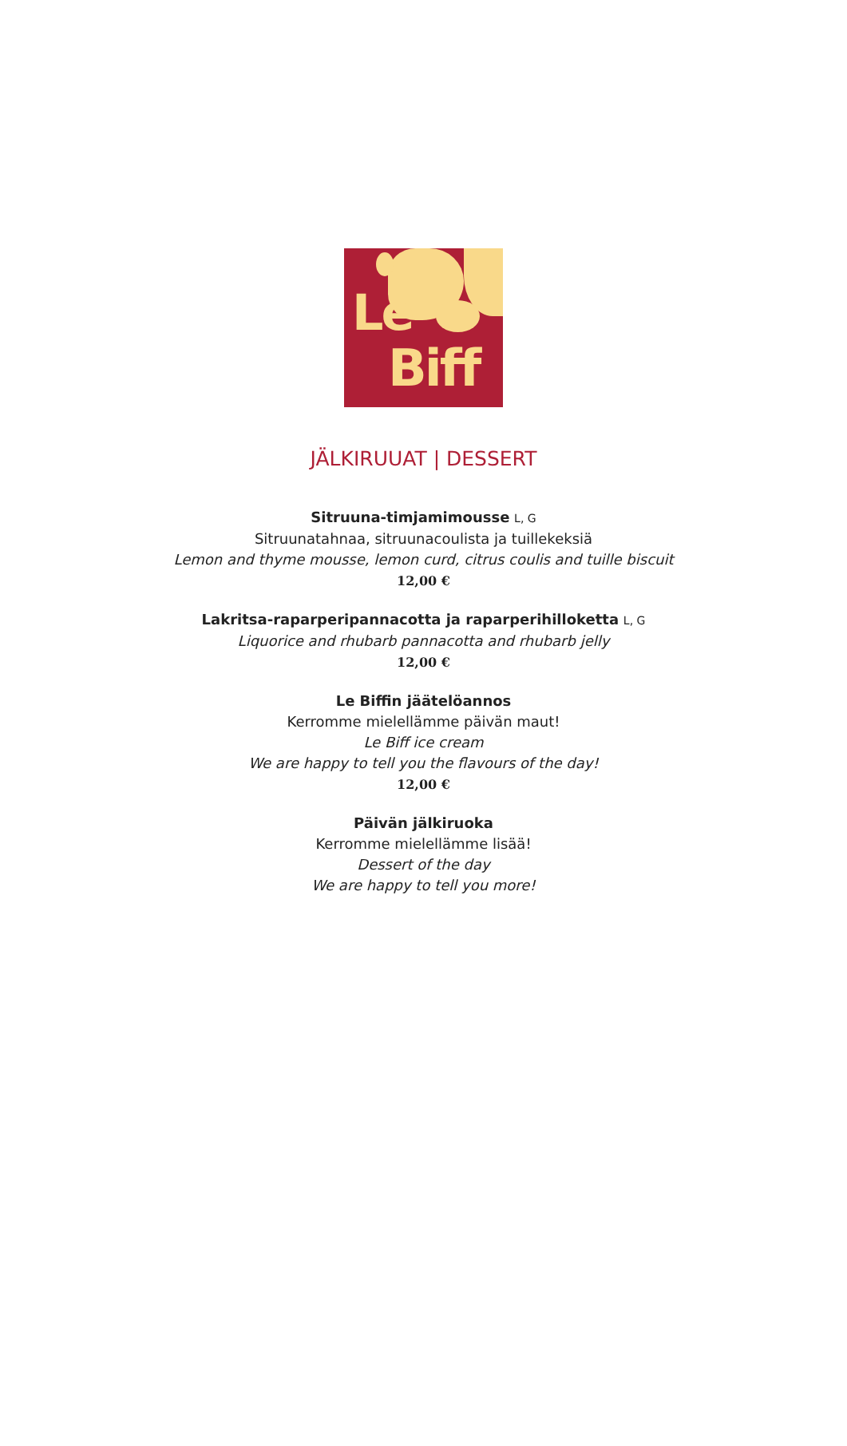Le
Biff
JÄLKIRUUAT | DESSERT
Sitruuna-timjamimousse L, G
Sitruunatahnaa, sitruunacoulista ja tuillekeksiä
Lemon and thyme mousse, lemon curd, citrus coulis and tuille biscuit
12,00 €
Lakritsa-raparperipannacotta ja raparperihilloketta L, G
Liquorice and rhubarb pannacotta and rhubarb jelly
12,00 €
Le Biffin jäätelöannos
Kerromme mielellämme päivän maut!
Le Biff ice cream
We are happy to tell you the flavours of the day!
12,00 €
Päivän jälkiruoka
Kerromme mielellämme lisää!
Dessert of the day
We are happy to tell you more!